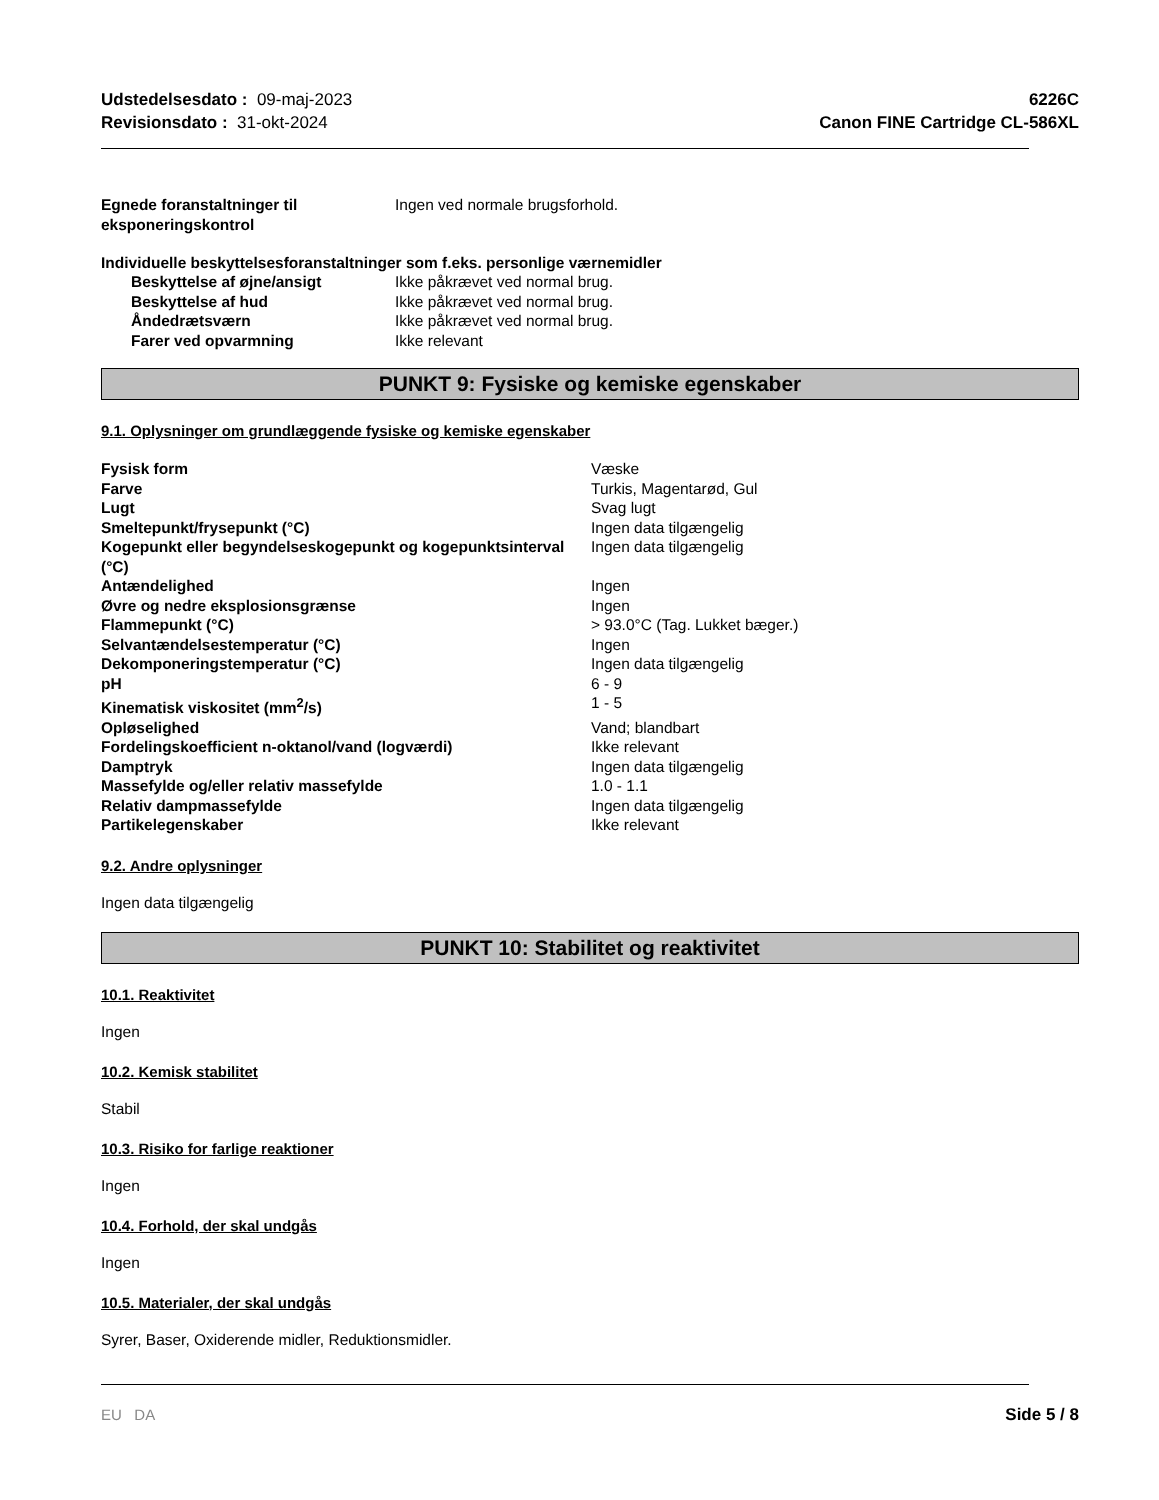Udstedelsesdato : 09-maj-2023
Revisionsdato : 31-okt-2024
6226C
Canon FINE Cartridge CL-586XL
| Egnede foranstaltninger til eksponeringskontrol | Ingen ved normale brugsforhold. |
Individuelle beskyttelsesforanstaltninger som f.eks. personlige værnemidler
| Beskyttelse af øjne/ansigt | Ikke påkrævet ved normal brug. |
| Beskyttelse af hud | Ikke påkrævet ved normal brug. |
| Åndedrætsværn | Ikke påkrævet ved normal brug. |
| Farer ved opvarmning | Ikke relevant |
PUNKT 9: Fysiske og kemiske egenskaber
9.1. Oplysninger om grundlæggende fysiske og kemiske egenskaber
| Fysisk form | Væske |
| Farve | Turkis, Magentarød, Gul |
| Lugt | Svag lugt |
| Smeltepunkt/frysepunkt (°C) | Ingen data tilgængelig |
| Kogepunkt eller begyndelseskogepunkt og kogepunktsinterval (°C) | Ingen data tilgængelig |
| Antændelighed | Ingen |
| Øvre og nedre eksplosionsgrænse | Ingen |
| Flammepunkt (°C) | > 93.0°C (Tag. Lukket bæger.) |
| Selvantændelsestemperatur (°C) | Ingen |
| Dekomponeringstemperatur (°C) | Ingen data tilgængelig |
| pH | 6 - 9 |
| Kinematisk viskositet (mm<sup>2</sup>/s) | 1 - 5 |
| Opløselighed | Vand; blandbart |
| Fordelingskoefficient n-oktanol/vand (logværdi) | Ikke relevant |
| Damptryk | Ingen data tilgængelig |
| Massefylde og/eller relativ massefylde | 1.0 - 1.1 |
| Relativ dampmassefylde | Ingen data tilgængelig |
| Partikelegenskaber | Ikke relevant |
9.2. Andre oplysninger
Ingen data tilgængelig
PUNKT 10: Stabilitet og reaktivitet
10.1. Reaktivitet
Ingen
10.2. Kemisk stabilitet
Stabil
10.3. Risiko for farlige reaktioner
Ingen
10.4. Forhold, der skal undgås
Ingen
10.5. Materialer, der skal undgås
Syrer, Baser, Oxiderende midler, Reduktionsmidler.
EU DA Side 5 / 8